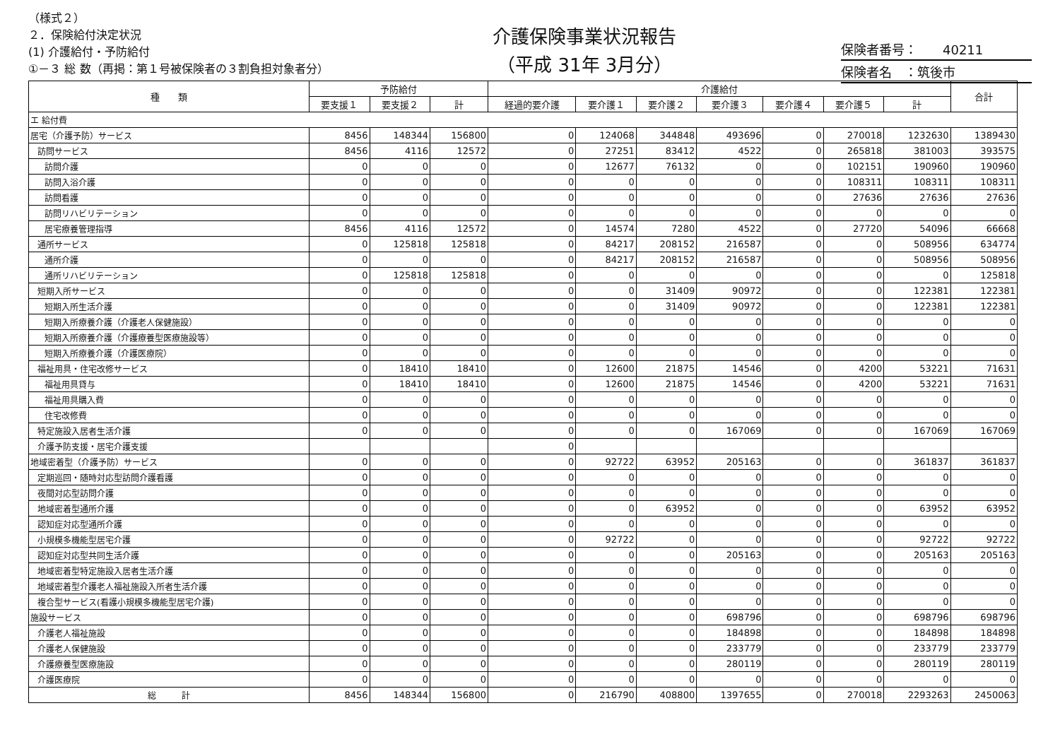（様式２）
２．保険給付決定状況
(1) 介護給付・予防給付
①－３ 総 数（再掲：第１号被保険者の３割負担対象者分）
介護保険事業状況報告
（平成 31年 3月分）
保険者番号：　　40211
保険者名　：筑後市
| 種 類 | 予防給付 | | | 介護給付 | | | | | | | 合計 |
| --- | --- | --- | --- | --- | --- | --- | --- | --- | --- | --- | --- |
| | 要支援１ | 要支援２ | 計 | 経過的要介護 | 要介護１ | 要介護２ | 要介護３ | 要介護４ | 要介護５ | 計 | |
| エ 給付費 | | | | | | | | | | | |
| 居宅（介護予防）サービス | 8456 | 148344 | 156800 | 0 | 124068 | 344848 | 493696 | 0 | 270018 | 1232630 | 1389430 |
| 訪問サービス | 8456 | 4116 | 12572 | 0 | 27251 | 83412 | 4522 | 0 | 265818 | 381003 | 393575 |
| 訪問介護 | 0 | 0 | 0 | 0 | 12677 | 76132 | 0 | 0 | 102151 | 190960 | 190960 |
| 訪問入浴介護 | 0 | 0 | 0 | 0 | 0 | 0 | 0 | 0 | 108311 | 108311 | 108311 |
| 訪問看護 | 0 | 0 | 0 | 0 | 0 | 0 | 0 | 0 | 27636 | 27636 | 27636 |
| 訪問リハビリテーション | 0 | 0 | 0 | 0 | 0 | 0 | 0 | 0 | 0 | 0 | 0 |
| 居宅療養管理指導 | 8456 | 4116 | 12572 | 0 | 14574 | 7280 | 4522 | 0 | 27720 | 54096 | 66668 |
| 通所サービス | 0 | 125818 | 125818 | 0 | 84217 | 208152 | 216587 | 0 | 0 | 508956 | 634774 |
| 通所介護 | 0 | 0 | 0 | 0 | 84217 | 208152 | 216587 | 0 | 0 | 508956 | 508956 |
| 通所リハビリテーション | 0 | 125818 | 125818 | 0 | 0 | 0 | 0 | 0 | 0 | 0 | 125818 |
| 短期入所サービス | 0 | 0 | 0 | 0 | 0 | 31409 | 90972 | 0 | 0 | 122381 | 122381 |
| 短期入所生活介護 | 0 | 0 | 0 | 0 | 0 | 31409 | 90972 | 0 | 0 | 122381 | 122381 |
| 短期入所療養介護（介護老人保健施設） | 0 | 0 | 0 | 0 | 0 | 0 | 0 | 0 | 0 | 0 | 0 |
| 短期入所療養介護（介護療養型医療施設等） | 0 | 0 | 0 | 0 | 0 | 0 | 0 | 0 | 0 | 0 | 0 |
| 短期入所療養介護（介護医療院） | 0 | 0 | 0 | 0 | 0 | 0 | 0 | 0 | 0 | 0 | 0 |
| 福祉用具・住宅改修サービス | 0 | 18410 | 18410 | 0 | 12600 | 21875 | 14546 | 0 | 4200 | 53221 | 71631 |
| 福祉用具貸与 | 0 | 18410 | 18410 | 0 | 12600 | 21875 | 14546 | 0 | 4200 | 53221 | 71631 |
| 福祉用具購入費 | 0 | 0 | 0 | 0 | 0 | 0 | 0 | 0 | 0 | 0 | 0 |
| 住宅改修費 | 0 | 0 | 0 | 0 | 0 | 0 | 0 | 0 | 0 | 0 | 0 |
| 特定施設入居者生活介護 | 0 | 0 | 0 | 0 | 0 | 0 | 167069 | 0 | 0 | 167069 | 167069 |
| 介護予防支援・居宅介護支援 | | | | 0 | | | | | | | |
| 地域密着型（介護予防）サービス | 0 | 0 | 0 | 0 | 92722 | 63952 | 205163 | 0 | 0 | 361837 | 361837 |
| 定期巡回・随時対応型訪問介護看護 | 0 | 0 | 0 | 0 | 0 | 0 | 0 | 0 | 0 | 0 | 0 |
| 夜間対応型訪問介護 | 0 | 0 | 0 | 0 | 0 | 0 | 0 | 0 | 0 | 0 | 0 |
| 地域密着型通所介護 | 0 | 0 | 0 | 0 | 0 | 63952 | 0 | 0 | 0 | 63952 | 63952 |
| 認知症対応型通所介護 | 0 | 0 | 0 | 0 | 0 | 0 | 0 | 0 | 0 | 0 | 0 |
| 小規模多機能型居宅介護 | 0 | 0 | 0 | 0 | 92722 | 0 | 0 | 0 | 0 | 92722 | 92722 |
| 認知症対応型共同生活介護 | 0 | 0 | 0 | 0 | 0 | 0 | 205163 | 0 | 0 | 205163 | 205163 |
| 地域密着型特定施設入居者生活介護 | 0 | 0 | 0 | 0 | 0 | 0 | 0 | 0 | 0 | 0 | 0 |
| 地域密着型介護老人福祉施設入所者生活介護 | 0 | 0 | 0 | 0 | 0 | 0 | 0 | 0 | 0 | 0 | 0 |
| 複合型サービス(看護小規模多機能型居宅介護) | 0 | 0 | 0 | 0 | 0 | 0 | 0 | 0 | 0 | 0 | 0 |
| 施設サービス | 0 | 0 | 0 | 0 | 0 | 0 | 698796 | 0 | 0 | 698796 | 698796 |
| 介護老人福祉施設 | 0 | 0 | 0 | 0 | 0 | 0 | 184898 | 0 | 0 | 184898 | 184898 |
| 介護老人保健施設 | 0 | 0 | 0 | 0 | 0 | 0 | 233779 | 0 | 0 | 233779 | 233779 |
| 介護療養型医療施設 | 0 | 0 | 0 | 0 | 0 | 0 | 280119 | 0 | 0 | 280119 | 280119 |
| 介護医療院 | 0 | 0 | 0 | 0 | 0 | 0 | 0 | 0 | 0 | 0 | 0 |
| 総 計 | 8456 | 148344 | 156800 | 0 | 216790 | 408800 | 1397655 | 0 | 270018 | 2293263 | 2450063 |